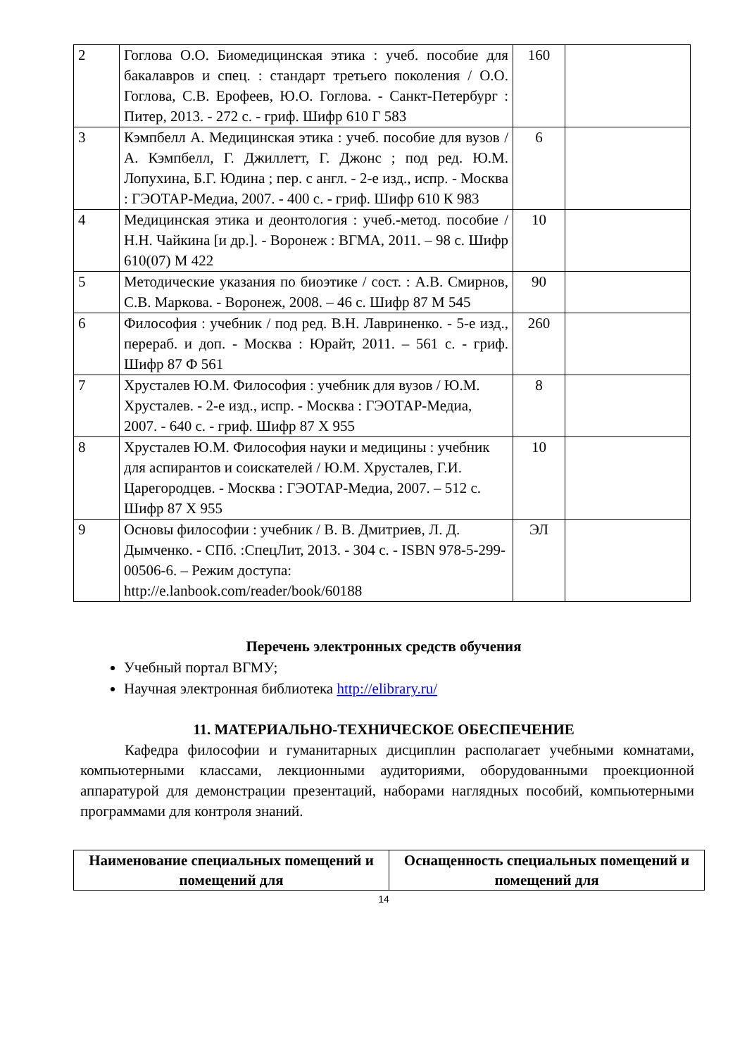| 2 | Гоглова О.О. Биомедицинская этика : учеб. пособие для бакалавров и спец. : стандарт третьего поколения / О.О. Гоглова, С.В. Ерофеев, Ю.О. Гоглова. - Санкт-Петербург : Питер, 2013. - 272 с. - гриф. Шифр 610 Г 583 | 160 | |
| 3 | Кэмпбелл А. Медицинская этика : учеб. пособие для вузов / А. Кэмпбелл, Г. Джиллетт, Г. Джонс ; под ред. Ю.М. Лопухина, Б.Г. Юдина ; пер. с англ. - 2-е изд., испр. - Москва : ГЭОТАР-Медиа, 2007. - 400 с. - гриф. Шифр 610 К 983 | 6 | |
| 4 | Медицинская этика и деонтология : учеб.-метод. пособие / Н.Н. Чайкина [и др.]. - Воронеж : ВГМА, 2011. – 98 с. Шифр 610(07) М 422 | 10 | |
| 5 | Методические указания по биоэтике / сост. : А.В. Смирнов, С.В. Маркова. - Воронеж, 2008. – 46 с. Шифр 87 М 545 | 90 | |
| 6 | Философия : учебник / под ред. В.Н. Лавриненко. - 5-е изд., перераб. и доп. - Москва : Юрайт, 2011. – 561 с. - гриф. Шифр 87 Ф 561 | 260 | |
| 7 | Хрусталев Ю.М. Философия : учебник для вузов / Ю.М. Хрусталев. - 2-е изд., испр. - Москва : ГЭОТАР-Медиа, 2007. - 640 с. - гриф. Шифр 87 Х 955 | 8 | |
| 8 | Хрусталев Ю.М. Философия науки и медицины : учебник для аспирантов и соискателей / Ю.М. Хрусталев, Г.И. Царегородцев. - Москва : ГЭОТАР-Медиа, 2007. – 512 с. Шифр 87 Х 955 | 10 | |
| 9 | Основы философии : учебник / В. В. Дмитриев, Л. Д. Дымченко. - СПб. :СпецЛит, 2013. - 304 с. - ISBN 978-5-299-00506-6. – Режим доступа: http://e.lanbook.com/reader/book/60188 | ЭЛ | |
Перечень электронных средств обучения
Учебный портал ВГМУ;
Научная электронная библиотека http://elibrary.ru/
11. МАТЕРИАЛЬНО-ТЕХНИЧЕСКОЕ ОБЕСПЕЧЕНИЕ
Кафедра философии и гуманитарных дисциплин располагает учебными комнатами, компьютерными классами, лекционными аудиториями, оборудованными проекционной аппаратурой для демонстрации презентаций, наборами наглядных пособий, компьютерными программами для контроля знаний.
| Наименование специальных помещений и помещений для | Оснащенность специальных помещений и помещений для |
| --- | --- |
14